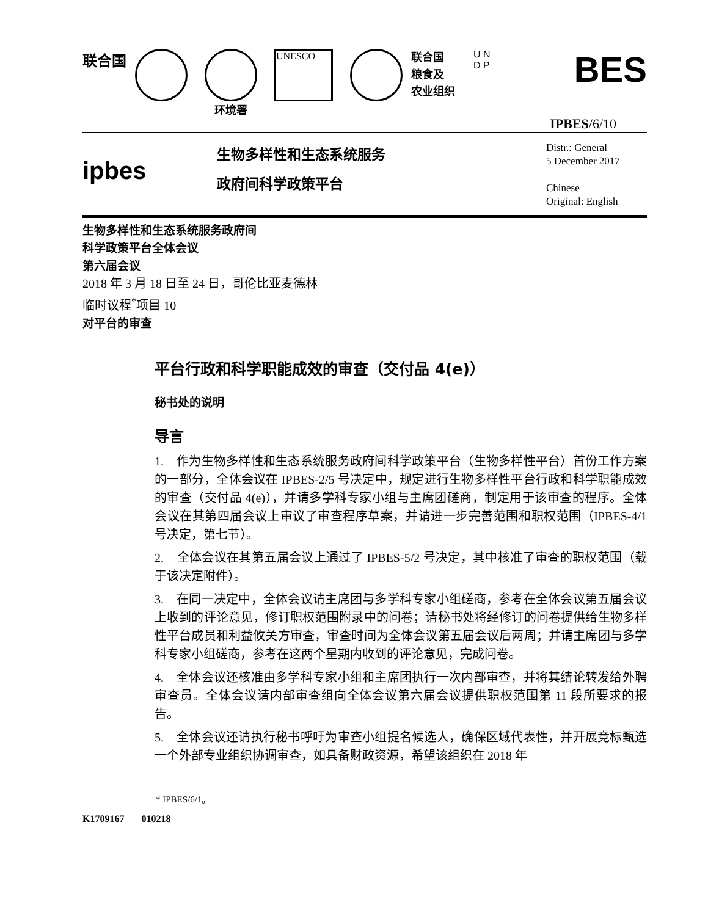联合国
环境署
UNESCO
联合国
粮食及
农业组织
U N
D P
BES
IPBES/6/10
ipbes
生物多样性和生态系统服务
政府间科学政策平台
Distr.: General
5 December 2017
Chinese
Original: English
生物多样性和生态系统服务政府间
科学政策平台全体会议
第六届会议
2018 年 3 月 18 日至 24 日，哥伦比亚麦德林
临时议程<sup>*</sup>项目 10
对平台的审查
平台行政和科学职能成效的审查（交付品 4(e)）
秘书处的说明
导言
1. 作为生物多样性和生态系统服务政府间科学政策平台（生物多样性平台）首份工作方案的一部分，全体会议在 IPBES-2/5 号决定中，规定进行生物多样性平台行政和科学职能成效的审查（交付品 4(e)），并请多学科专家小组与主席团磋商，制定用于该审查的程序。全体会议在其第四届会议上审议了审查程序草案，并请进一步完善范围和职权范围（IPBES-4/1 号决定，第七节）。
2. 全体会议在其第五届会议上通过了 IPBES-5/2 号决定，其中核准了审查的职权范围（载于该决定附件）。
3. 在同一决定中，全体会议请主席团与多学科专家小组磋商，参考在全体会议第五届会议上收到的评论意见，修订职权范围附录中的问卷；请秘书处将经修订的问卷提供给生物多样性平台成员和利益攸关方审查，审查时间为全体会议第五届会议后两周；并请主席团与多学科专家小组磋商，参考在这两个星期内收到的评论意见，完成问卷。
4. 全体会议还核准由多学科专家小组和主席团执行一次内部审查，并将其结论转发给外聘审查员。全体会议请内部审查组向全体会议第六届会议提供职权范围第 11 段所要求的报告。
5. 全体会议还请执行秘书呼吁为审查小组提名候选人，确保区域代表性，并开展竞标甄选一个外部专业组织协调审查，如具备财政资源，希望该组织在 2018 年
* IPBES/6/1。
K1709167 010218